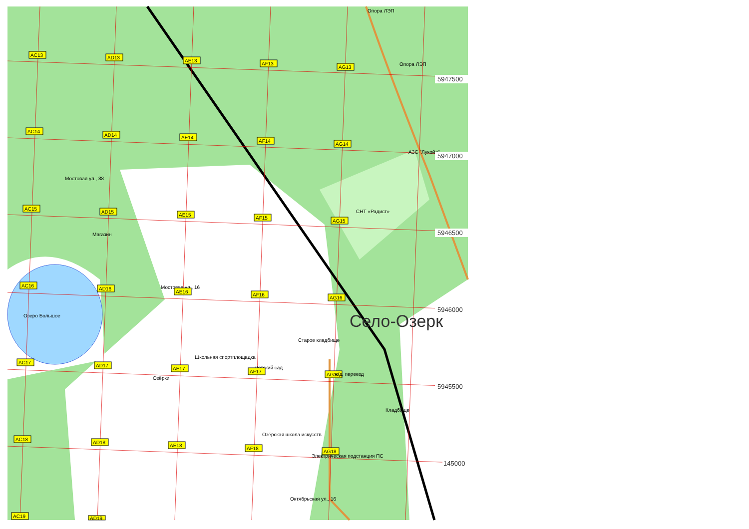Опора ЛЭП
AC13
AD13
AE13
AF13
AG13
Опора ЛЭП
5947500
AC14
AD14
AE14
AF14
AG14
АЗС "Лукойл"
5947000
Мостовая ул., 88
AC15
AD15
AE15
AF15
AG15
СНТ «Радист»
5946500
Магазин
Мостовая ул., 16
AC16
AD16
AE16
AF16
AG16
5946000
Село-Озерк
Озеро Большое
Старое кладбище
Школьная спортплощадка
AC17
AD17
AE17
Детский сад
AF17
AG17
ж/д. переезд
Озёрки
5945500
Кладбище
Озёрская школа искусств
AC18
AD18
AE18
AF18
AG18
Электрическая подстанция ПС
145000
Октябрьская ул., 16
AC19
AD19